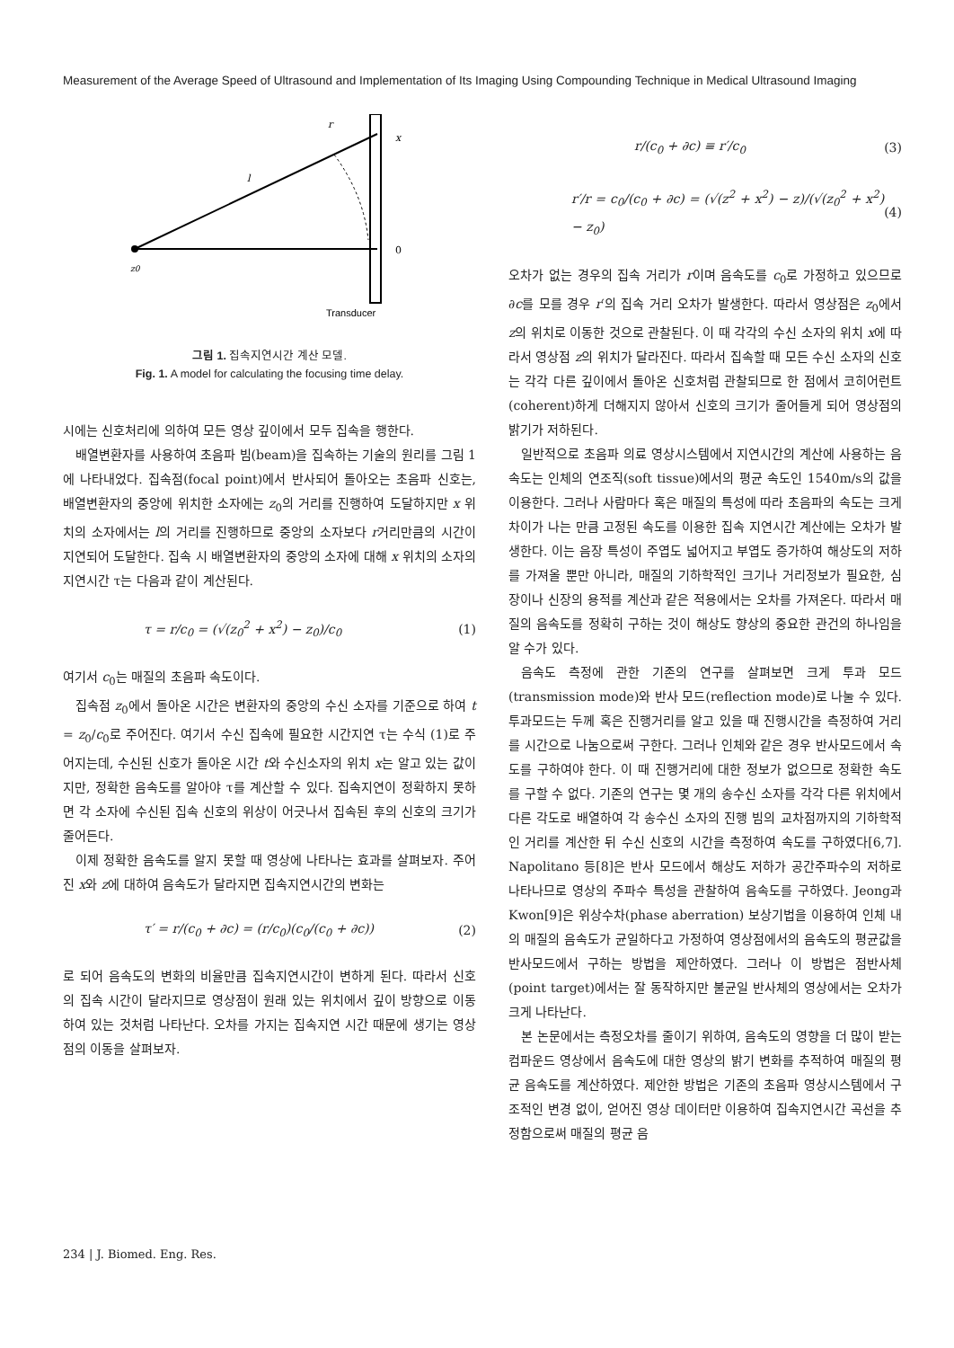Measurement of the Average Speed of Ultrasound and Implementation of Its Imaging Using Compounding Technique in Medical Ultrasound Imaging
r
x
l
0
z0
Transducer
그림 1. 집속지연시간 계산 모델.
Fig. 1. A model for calculating the focusing time delay.
시에는 신호처리에 의하여 모든 영상 깊이에서 모두 집속을 행한다.
배열변환자를 사용하여 초음파 빔(beam)을 집속하는 기술의 원리를 그림 1에 나타내었다. 집속점(focal point)에서 반사되어 돌아오는 초음파 신호는, 배열변환자의 중앙에 위치한 소자에는 z<sub>0</sub>의 거리를 진행하여 도달하지만 x 위치의 소자에서는 l의 거리를 진행하므로 중앙의 소자보다 r거리만큼의 시간이 지연되어 도달한다. 집속 시 배열변환자의 중앙의 소자에 대해 x 위치의 소자의 지연시간 τ는 다음과 같이 계산된다.
τ = r/c<sub>0</sub> = (√(z<sub>0</sub><sup>2</sup> + x<sup>2</sup>) − z<sub>0</sub>)/c<sub>0</sub> (1)
여기서 c<sub>0</sub>는 매질의 초음파 속도이다.
집속점 z<sub>0</sub>에서 돌아온 시간은 변환자의 중앙의 수신 소자를 기준으로 하여 t = z<sub>0</sub>/c<sub>0</sub>로 주어진다. 여기서 수신 집속에 필요한 시간지연 τ는 수식 (1)로 주어지는데, 수신된 신호가 돌아온 시간 t와 수신소자의 위치 x는 알고 있는 값이지만, 정확한 음속도를 알아야 τ를 계산할 수 있다. 집속지연이 정확하지 못하면 각 소자에 수신된 집속 신호의 위상이 어긋나서 집속된 후의 신호의 크기가 줄어든다.
이제 정확한 음속도를 알지 못할 때 영상에 나타나는 효과를 살펴보자. 주어진 x와 z에 대하여 음속도가 달라지면 집속지연시간의 변화는
τ′ = r/(c<sub>0</sub> + ∂c) = (r/c<sub>0</sub>)(c<sub>0</sub>/(c<sub>0</sub> + ∂c)) (2)
로 되어 음속도의 변화의 비율만큼 집속지연시간이 변하게 된다. 따라서 신호의 집속 시간이 달라지므로 영상점이 원래 있는 위치에서 깊이 방향으로 이동하여 있는 것처럼 나타난다. 오차를 가지는 집속지연 시간 때문에 생기는 영상점의 이동을 살펴보자.
r/(c<sub>0</sub> + ∂c) ≡ r′/c<sub>0</sub> (3)
r′/r = c<sub>0</sub>/(c<sub>0</sub> + ∂c) = (√(z<sup>2</sup> + x<sup>2</sup>) − z)/(√(z<sub>0</sub><sup>2</sup> + x<sup>2</sup>) − z<sub>0</sub>) (4)
오차가 없는 경우의 집속 거리가 r이며 음속도를 c<sub>0</sub>로 가정하고 있으므로 ∂c를 모를 경우 r′의 집속 거리 오차가 발생한다. 따라서 영상점은 z<sub>0</sub>에서 z의 위치로 이동한 것으로 관찰된다. 이 때 각각의 수신 소자의 위치 x에 따라서 영상점 z의 위치가 달라진다. 따라서 집속할 때 모든 수신 소자의 신호는 각각 다른 깊이에서 돌아온 신호처럼 관찰되므로 한 점에서 코히어런트(coherent)하게 더해지지 않아서 신호의 크기가 줄어들게 되어 영상점의 밝기가 저하된다.
일반적으로 초음파 의료 영상시스템에서 지연시간의 계산에 사용하는 음속도는 인체의 연조직(soft tissue)에서의 평균 속도인 1540m/s의 값을 이용한다. 그러나 사람마다 혹은 매질의 특성에 따라 초음파의 속도는 크게 차이가 나는 만큼 고정된 속도를 이용한 집속 지연시간 계산에는 오차가 발생한다. 이는 음장 특성이 주엽도 넓어지고 부엽도 증가하여 해상도의 저하를 가져올 뿐만 아니라, 매질의 기하학적인 크기나 거리정보가 필요한, 심장이나 신장의 용적를 계산과 같은 적용에서는 오차를 가져온다. 따라서 매질의 음속도를 정확히 구하는 것이 해상도 향상의 중요한 관건의 하나임을 알 수가 있다.
음속도 측정에 관한 기존의 연구를 살펴보면 크게 투과 모드(transmission mode)와 반사 모드(reflection mode)로 나눌 수 있다. 투과모드는 두께 혹은 진행거리를 알고 있을 때 진행시간을 측정하여 거리를 시간으로 나눔으로써 구한다. 그러나 인체와 같은 경우 반사모드에서 속도를 구하여야 한다. 이 때 진행거리에 대한 정보가 없으므로 정확한 속도를 구할 수 없다. 기존의 연구는 몇 개의 송수신 소자를 각각 다른 위치에서 다른 각도로 배열하여 각 송수신 소자의 진행 빔의 교차점까지의 기하학적인 거리를 계산한 뒤 수신 신호의 시간을 측정하여 속도를 구하였다[6,7]. Napolitano 등[8]은 반사 모드에서 해상도 저하가 공간주파수의 저하로 나타나므로 영상의 주파수 특성을 관찰하여 음속도를 구하였다. Jeong과 Kwon[9]은 위상수차(phase aberration) 보상기법을 이용하여 인체 내의 매질의 음속도가 균일하다고 가정하여 영상점에서의 음속도의 평균값을 반사모드에서 구하는 방법을 제안하였다. 그러나 이 방법은 점반사체(point target)에서는 잘 동작하지만 불균일 반사체의 영상에서는 오차가 크게 나타난다.
본 논문에서는 측정오차를 줄이기 위하여, 음속도의 영향을 더 많이 받는 컴파운드 영상에서 음속도에 대한 영상의 밝기 변화를 추적하여 매질의 평균 음속도를 계산하였다. 제안한 방법은 기존의 초음파 영상시스템에서 구조적인 변경 없이, 얻어진 영상 데이터만 이용하여 집속지연시간 곡선을 추정함으로써 매질의 평균 음
234 | J. Biomed. Eng. Res.